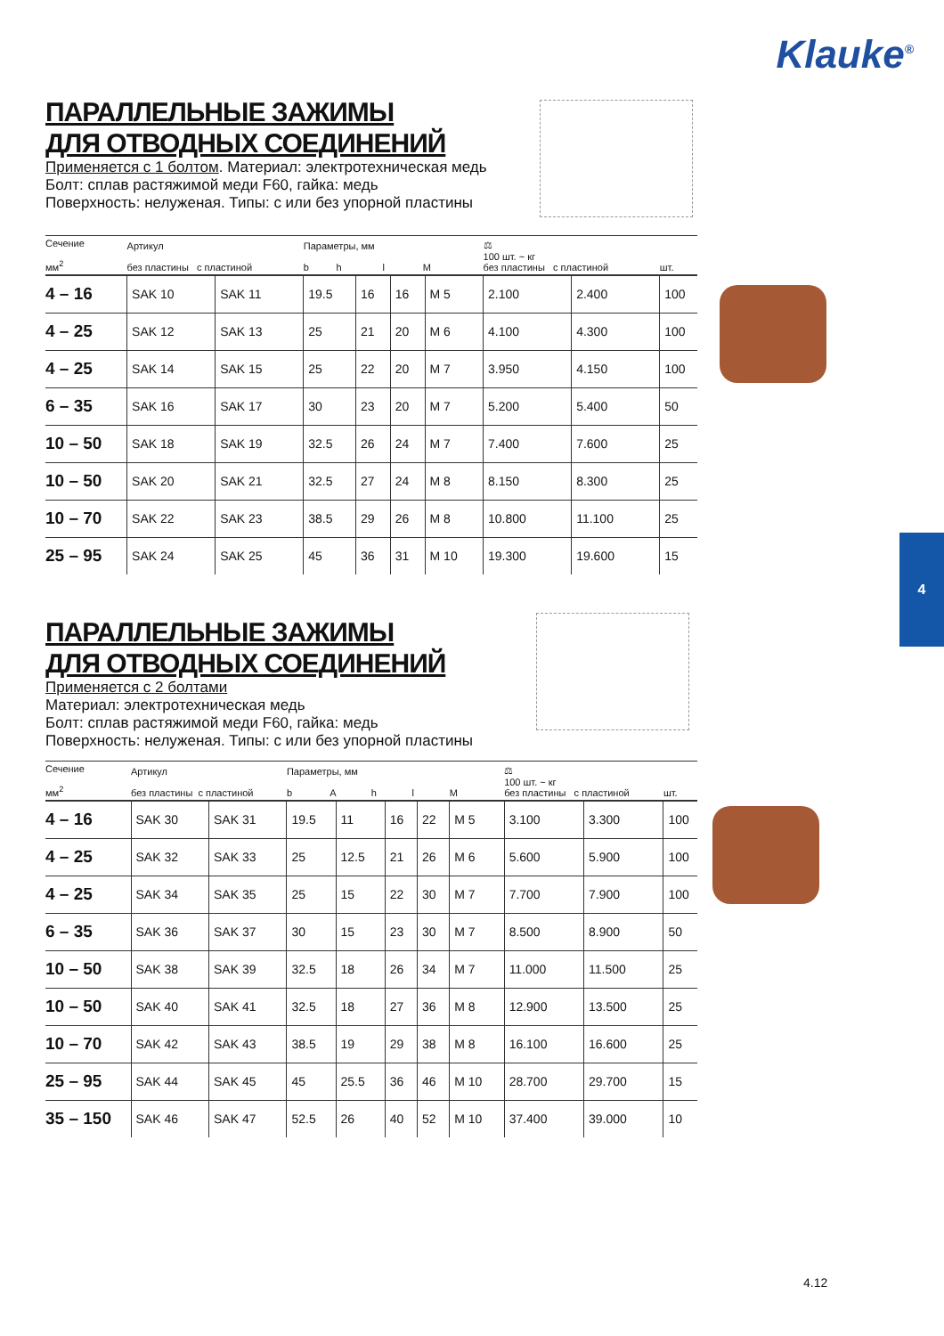Klauke<sup>®</sup>
4
ПАРАЛЛЕЛЬНЫЕ ЗАЖИМЫ
ДЛЯ ОТВОДНЫХ СОЕДИНЕНИЙ
Применяется с 1 болтом. Материал: электротехническая медь
Болт: сплав растяжимой меди F60, гайка: медь
Поверхность: нелуженая. Типы: с или без упорной пластины
| Сечение мм<sup>2</sup> | Артикул без пластины с пластиной | | Параметры, мм b h l M | | | | ⚖ 100 шт. ~ кг без пластины с пластиной | | шт. |
| --- | --- | --- | --- | --- | --- | --- | --- | --- | --- |
| 4 – 16 | SAK 10 | SAK 11 | 19.5 | 16 | 16 | M 5 | 2.100 | 2.400 | 100 |
| 4 – 25 | SAK 12 | SAK 13 | 25 | 21 | 20 | M 6 | 4.100 | 4.300 | 100 |
| 4 – 25 | SAK 14 | SAK 15 | 25 | 22 | 20 | M 7 | 3.950 | 4.150 | 100 |
| 6 – 35 | SAK 16 | SAK 17 | 30 | 23 | 20 | M 7 | 5.200 | 5.400 | 50 |
| 10 – 50 | SAK 18 | SAK 19 | 32.5 | 26 | 24 | M 7 | 7.400 | 7.600 | 25 |
| 10 – 50 | SAK 20 | SAK 21 | 32.5 | 27 | 24 | M 8 | 8.150 | 8.300 | 25 |
| 10 – 70 | SAK 22 | SAK 23 | 38.5 | 29 | 26 | M 8 | 10.800 | 11.100 | 25 |
| 25 – 95 | SAK 24 | SAK 25 | 45 | 36 | 31 | M 10 | 19.300 | 19.600 | 15 |
ПАРАЛЛЕЛЬНЫЕ ЗАЖИМЫ
ДЛЯ ОТВОДНЫХ СОЕДИНЕНИЙ
Применяется с 2 болтами
Материал: электротехническая медь
Болт: сплав растяжимой меди F60, гайка: медь
Поверхность: нелуженая. Типы: с или без упорной пластины
| Сечение мм<sup>2</sup> | Артикул без пластины с пластиной | | Параметры, мм b A h l M | | | | | ⚖ 100 шт. ~ кг без пластины с пластиной | | шт. |
| --- | --- | --- | --- | --- | --- | --- | --- | --- | --- | --- |
| 4 – 16 | SAK 30 | SAK 31 | 19.5 | 11 | 16 | 22 | M 5 | 3.100 | 3.300 | 100 |
| 4 – 25 | SAK 32 | SAK 33 | 25 | 12.5 | 21 | 26 | M 6 | 5.600 | 5.900 | 100 |
| 4 – 25 | SAK 34 | SAK 35 | 25 | 15 | 22 | 30 | M 7 | 7.700 | 7.900 | 100 |
| 6 – 35 | SAK 36 | SAK 37 | 30 | 15 | 23 | 30 | M 7 | 8.500 | 8.900 | 50 |
| 10 – 50 | SAK 38 | SAK 39 | 32.5 | 18 | 26 | 34 | M 7 | 11.000 | 11.500 | 25 |
| 10 – 50 | SAK 40 | SAK 41 | 32.5 | 18 | 27 | 36 | M 8 | 12.900 | 13.500 | 25 |
| 10 – 70 | SAK 42 | SAK 43 | 38.5 | 19 | 29 | 38 | M 8 | 16.100 | 16.600 | 25 |
| 25 – 95 | SAK 44 | SAK 45 | 45 | 25.5 | 36 | 46 | M 10 | 28.700 | 29.700 | 15 |
| 35 – 150 | SAK 46 | SAK 47 | 52.5 | 26 | 40 | 52 | M 10 | 37.400 | 39.000 | 10 |
4.12